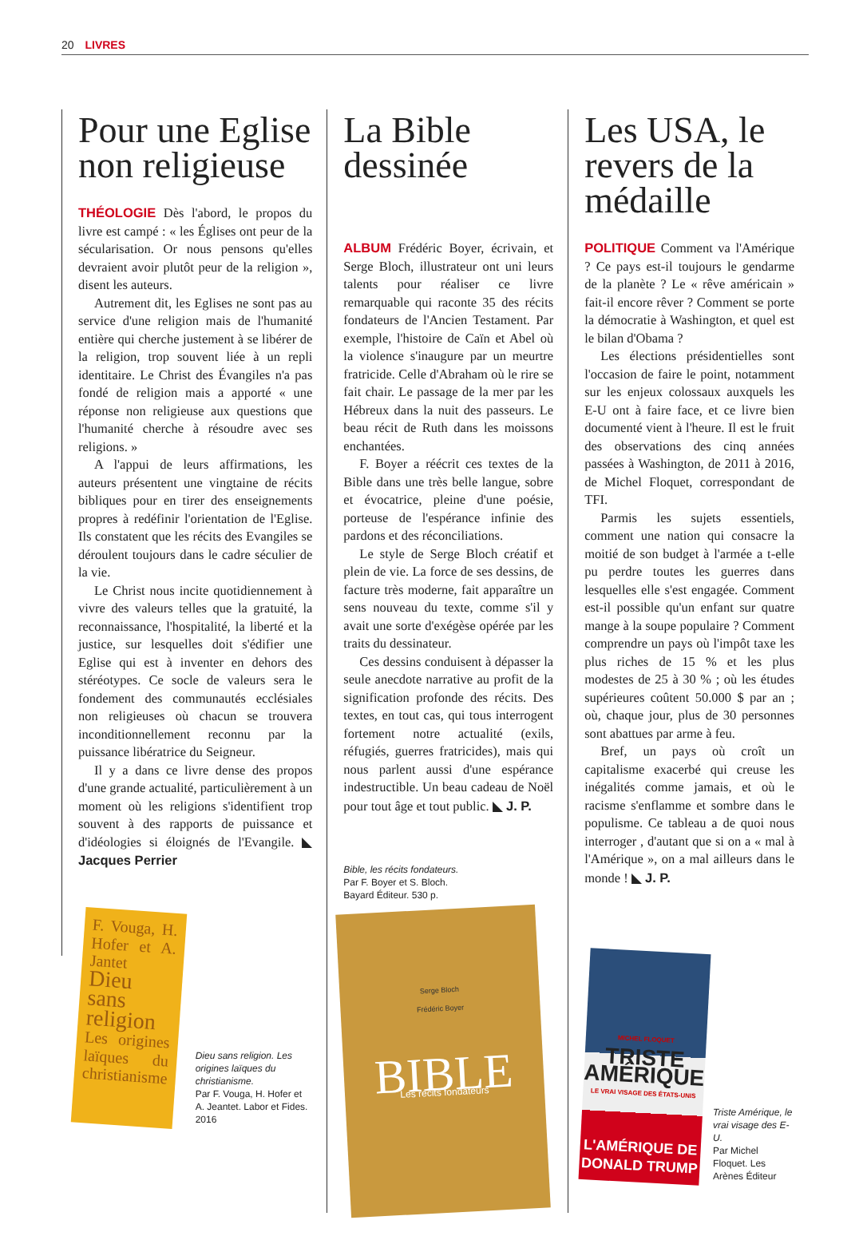20 LIVRES
Pour une Eglise non religieuse
THÉOLOGIE Dès l'abord, le propos du livre est campé : « les Églises ont peur de la sécularisation. Or nous pensons qu'elles devraient avoir plutôt peur de la religion », disent les auteurs.
Autrement dit, les Eglises ne sont pas au service d'une religion mais de l'humanité entière qui cherche justement à se libérer de la religion, trop souvent liée à un repli identitaire. Le Christ des Évangiles n'a pas fondé de religion mais a apporté « une réponse non religieuse aux questions que l'humanité cherche à résoudre avec ses religions. »
A l'appui de leurs affirmations, les auteurs présentent une vingtaine de récits bibliques pour en tirer des enseignements propres à redéfinir l'orientation de l'Eglise. Ils constatent que les récits des Evangiles se déroulent toujours dans le cadre séculier de la vie.
Le Christ nous incite quotidiennement à vivre des valeurs telles que la gratuité, la reconnaissance, l'hospitalité, la liberté et la justice, sur lesquelles doit s'édifier une Eglise qui est à inventer en dehors des stéréotypes. Ce socle de valeurs sera le fondement des communautés ecclésiales non religieuses où chacun se trouvera inconditionnellement reconnu par la puissance libératrice du Seigneur.
Il y a dans ce livre dense des propos d'une grande actualité, particulièrement à un moment où les religions s'identifient trop souvent à des rapports de puissance et d'idéologies si éloignés de l'Evangile. ◣ Jacques Perrier
F. Vouga, H. Hofer et A. Jantet
Dieu sans religion
Les origines laïques du christianisme
Dieu sans religion. Les origines laïques du christianisme.
Par F. Vouga, H. Hofer et A. Jeantet. Labor et Fides. 2016
La Bible dessinée
ALBUM Frédéric Boyer, écrivain, et Serge Bloch, illustrateur ont uni leurs talents pour réaliser ce livre remarquable qui raconte 35 des récits fondateurs de l'Ancien Testament. Par exemple, l'histoire de Caïn et Abel où la violence s'inaugure par un meurtre fratricide. Celle d'Abraham où le rire se fait chair. Le passage de la mer par les Hébreux dans la nuit des passeurs. Le beau récit de Ruth dans les moissons enchantées.
F. Boyer a réécrit ces textes de la Bible dans une très belle langue, sobre et évocatrice, pleine d'une poésie, porteuse de l'espérance infinie des pardons et des réconciliations.
Le style de Serge Bloch créatif et plein de vie. La force de ses dessins, de facture très moderne, fait apparaître un sens nouveau du texte, comme s'il y avait une sorte d'exégèse opérée par les traits du dessinateur.
Ces dessins conduisent à dépasser la seule anecdote narrative au profit de la signification profonde des récits. Des textes, en tout cas, qui tous interrogent fortement notre actualité (exils, réfugiés, guerres fratricides), mais qui nous parlent aussi d'une espérance indestructible. Un beau cadeau de Noël pour tout âge et tout public. ◣ J. P.
Bible, les récits fondateurs.
Par F. Boyer et S. Bloch.
Bayard Éditeur. 530 p.
Serge Bloch
Frédéric Boyer
BIBLE
Les récits fondateurs
Les USA, le revers de la médaille
POLITIQUE Comment va l'Amérique ? Ce pays est-il toujours le gendarme de la planète ? Le « rêve américain » fait-il encore rêver ? Comment se porte la démocratie à Washington, et quel est le bilan d'Obama ?
Les élections présidentielles sont l'occasion de faire le point, notamment sur les enjeux colossaux auxquels les E-U ont à faire face, et ce livre bien documenté vient à l'heure. Il est le fruit des observations des cinq années passées à Washington, de 2011 à 2016, de Michel Floquet, correspondant de TFI.
Parmis les sujets essentiels, comment une nation qui consacre la moitié de son budget à l'armée a t-elle pu perdre toutes les guerres dans lesquelles elle s'est engagée. Comment est-il possible qu'un enfant sur quatre mange à la soupe populaire ? Comment comprendre un pays où l'impôt taxe les plus riches de 15 % et les plus modestes de 25 à 30 % ; où les études supérieures coûtent 50.000 $ par an ; où, chaque jour, plus de 30 personnes sont abattues par arme à feu.
Bref, un pays où croît un capitalisme exacerbé qui creuse les inégalités comme jamais, et où le racisme s'enflamme et sombre dans le populisme. Ce tableau a de quoi nous interroger , d'autant que si on a « mal à l'Amérique », on a mal ailleurs dans le monde ! ◣ J. P.
MICHEL FLOQUET
TRISTE
AMÉRIQUE
LE VRAI VISAGE DES ÉTATS-UNIS
L'AMÉRIQUE DE DONALD TRUMP
Triste Amérique, le vrai visage des E-U.
Par Michel Floquet. Les Arènes Éditeur